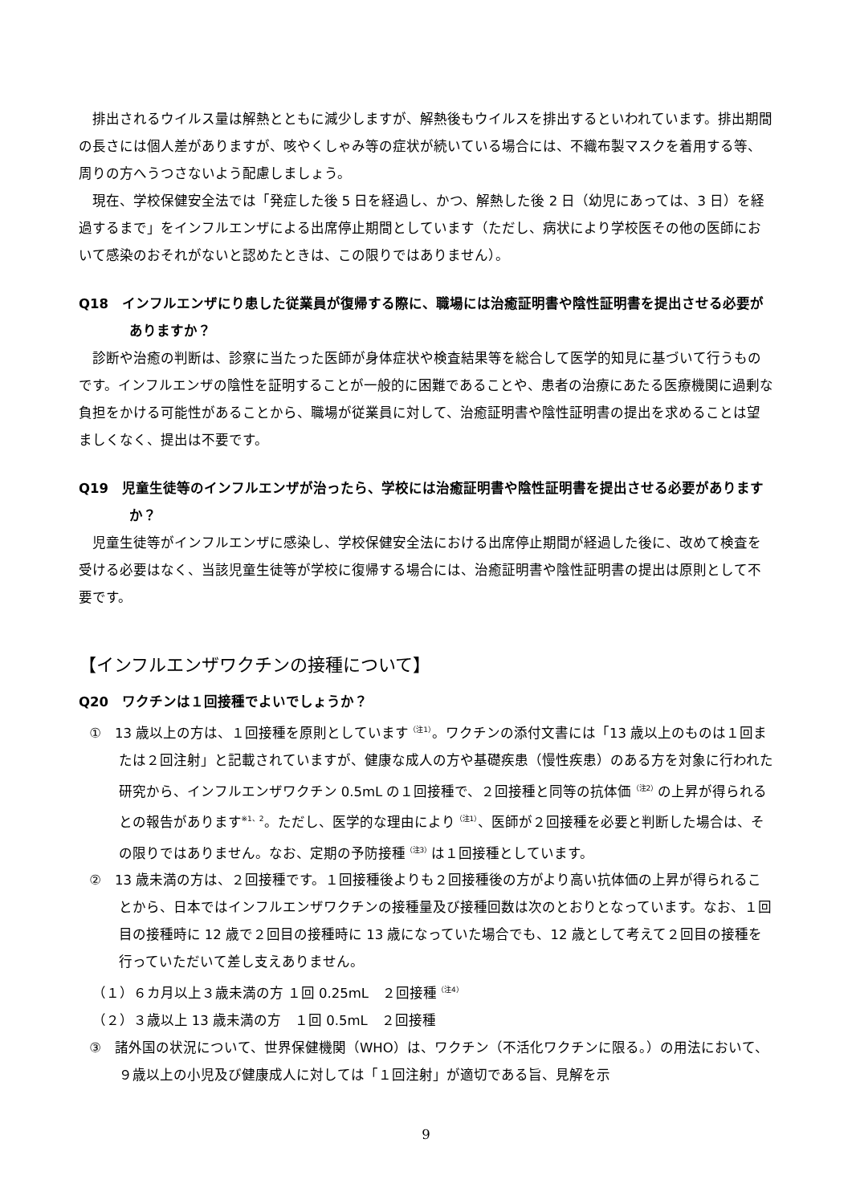排出されるウイルス量は解熱とともに減少しますが、解熱後もウイルスを排出するといわれています。排出期間の長さには個人差がありますが、咳やくしゃみ等の症状が続いている場合には、不織布製マスクを着用する等、周りの方へうつさないよう配慮しましょう。
現在、学校保健安全法では「発症した後 5 日を経過し、かつ、解熱した後 2 日（幼児にあっては、3 日）を経過するまで」をインフルエンザによる出席停止期間としています（ただし、病状により学校医その他の医師において感染のおそれがないと認めたときは、この限りではありません）。
Q18　インフルエンザにり患した従業員が復帰する際に、職場には治癒証明書や陰性証明書を提出させる必要がありますか？
診断や治癒の判断は、診察に当たった医師が身体症状や検査結果等を総合して医学的知見に基づいて行うものです。インフルエンザの陰性を証明することが一般的に困難であることや、患者の治療にあたる医療機関に過剰な負担をかける可能性があることから、職場が従業員に対して、治癒証明書や陰性証明書の提出を求めることは望ましくなく、提出は不要です。
Q19　児童生徒等のインフルエンザが治ったら、学校には治癒証明書や陰性証明書を提出させる必要がありますか？
児童生徒等がインフルエンザに感染し、学校保健安全法における出席停止期間が経過した後に、改めて検査を受ける必要はなく、当該児童生徒等が学校に復帰する場合には、治癒証明書や陰性証明書の提出は原則として不要です。
【インフルエンザワクチンの接種について】
Q20　ワクチンは１回接種でよいでしょうか？
①　13 歳以上の方は、１回接種を原則としています<sup>（注1）</sup>。ワクチンの添付文書には「13 歳以上のものは１回または２回注射」と記載されていますが、健康な成人の方や基礎疾患（慢性疾患）のある方を対象に行われた研究から、インフルエンザワクチン 0.5mL の１回接種で、２回接種と同等の抗体価<sup>（注2）</sup>の上昇が得られるとの報告があります<sup>※1、2</sup>。ただし、医学的な理由により<sup>（注1）</sup>、医師が２回接種を必要と判断した場合は、その限りではありません。なお、定期の予防接種<sup>（注3）</sup>は１回接種としています。
②　13 歳未満の方は、２回接種です。１回接種後よりも２回接種後の方がより高い抗体価の上昇が得られることから、日本ではインフルエンザワクチンの接種量及び接種回数は次のとおりとなっています。なお、１回目の接種時に 12 歳で２回目の接種時に 13 歳になっていた場合でも、12 歳として考えて２回目の接種を行っていただいて差し支えありません。
（１）６カ月以上３歳未満の方 １回 0.25mL　２回接種<sup>（注4）</sup>
（２）３歳以上 13 歳未満の方　１回 0.5mL　２回接種
③　諸外国の状況について、世界保健機関（WHO）は、ワクチン（不活化ワクチンに限る。）の用法において、９歳以上の小児及び健康成人に対しては「１回注射」が適切である旨、見解を示
9